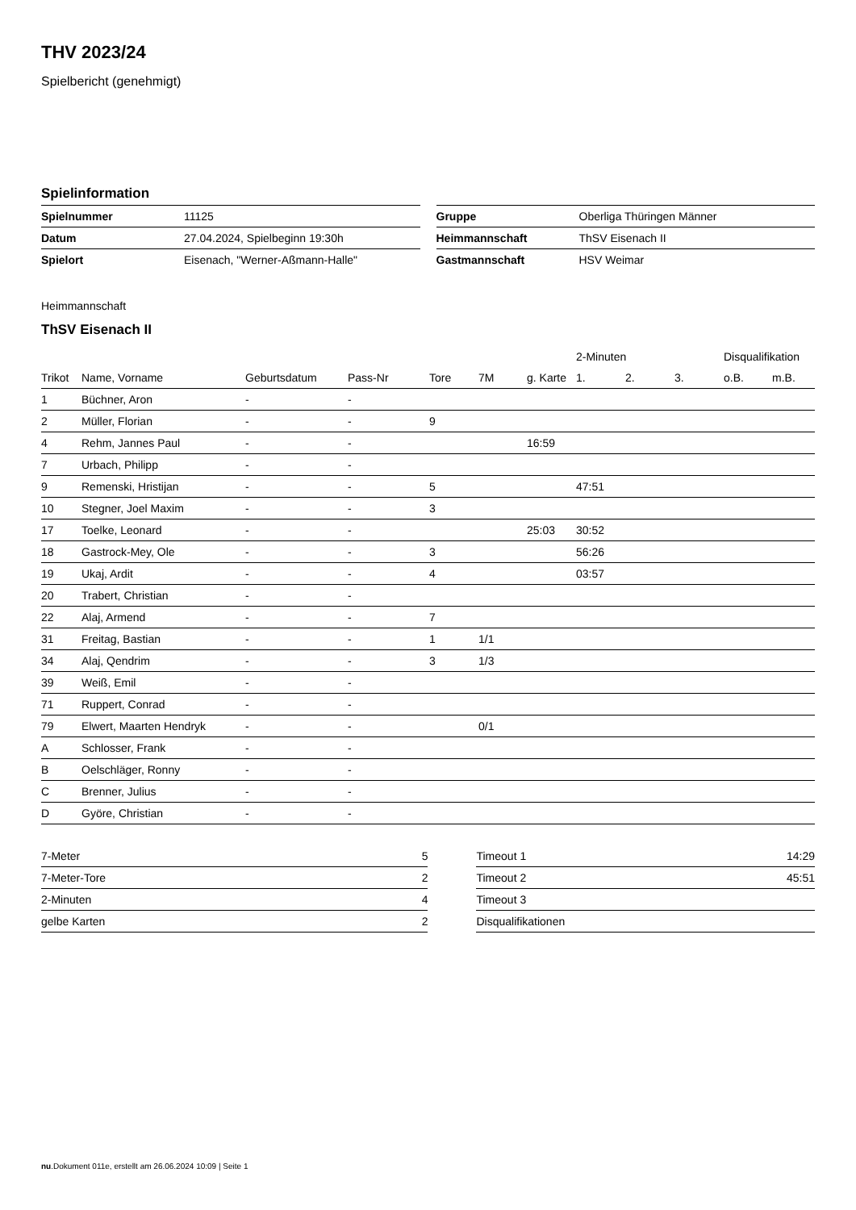THV 2023/24
Spielbericht (genehmigt)
Spielinformation
| Spielnummer | 11125 |
| Datum | 27.04.2024, Spielbeginn 19:30h |
| Spielort | Eisenach, "Werner-Aßmann-Halle" |
| Gruppe | Oberliga Thüringen Männer |
| Heimmannschaft | ThSV Eisenach II |
| Gastmannschaft | HSV Weimar |
Heimmannschaft
ThSV Eisenach II
| | | | | | | | 2-Minuten | | | Disqualifikation | |
| Trikot | Name, Vorname | Geburtsdatum | Pass-Nr | Tore | 7M | g. Karte | 1. | 2. | 3. | o.B. | m.B. |
| 1 | Büchner, Aron | - | - | | | | | | | | |
| 2 | Müller, Florian | - | - | 9 | | | | | | | |
| 4 | Rehm, Jannes Paul | - | - | | | 16:59 | | | | | |
| 7 | Urbach, Philipp | - | - | | | | | | | | |
| 9 | Remenski, Hristijan | - | - | 5 | | | 47:51 | | | | |
| 10 | Stegner, Joel Maxim | - | - | 3 | | | | | | | |
| 17 | Toelke, Leonard | - | - | | | 25:03 | 30:52 | | | | |
| 18 | Gastrock-Mey, Ole | - | - | 3 | | | 56:26 | | | | |
| 19 | Ukaj, Ardit | - | - | 4 | | | 03:57 | | | | |
| 20 | Trabert, Christian | - | - | | | | | | | | |
| 22 | Alaj, Armend | - | - | 7 | | | | | | | |
| 31 | Freitag, Bastian | - | - | 1 | 1/1 | | | | | | |
| 34 | Alaj, Qendrim | - | - | 3 | 1/3 | | | | | | |
| 39 | Weiß, Emil | - | - | | | | | | | | |
| 71 | Ruppert, Conrad | - | - | | | | | | | | |
| 79 | Elwert, Maarten Hendryk | - | - | | 0/1 | | | | | | |
| A | Schlosser, Frank | - | - | | | | | | | | |
| B | Oelschläger, Ronny | - | - | | | | | | | | |
| C | Brenner, Julius | - | - | | | | | | | | |
| D | Györe, Christian | - | - | | | | | | | | |
| 7-Meter | 5 |
| 7-Meter-Tore | 2 |
| 2-Minuten | 4 |
| gelbe Karten | 2 |
| Timeout 1 | 14:29 |
| Timeout 2 | 45:51 |
| Timeout 3 | |
| Disqualifikationen | |
nu.Dokument 011e, erstellt am 26.06.2024 10:09 | Seite 1